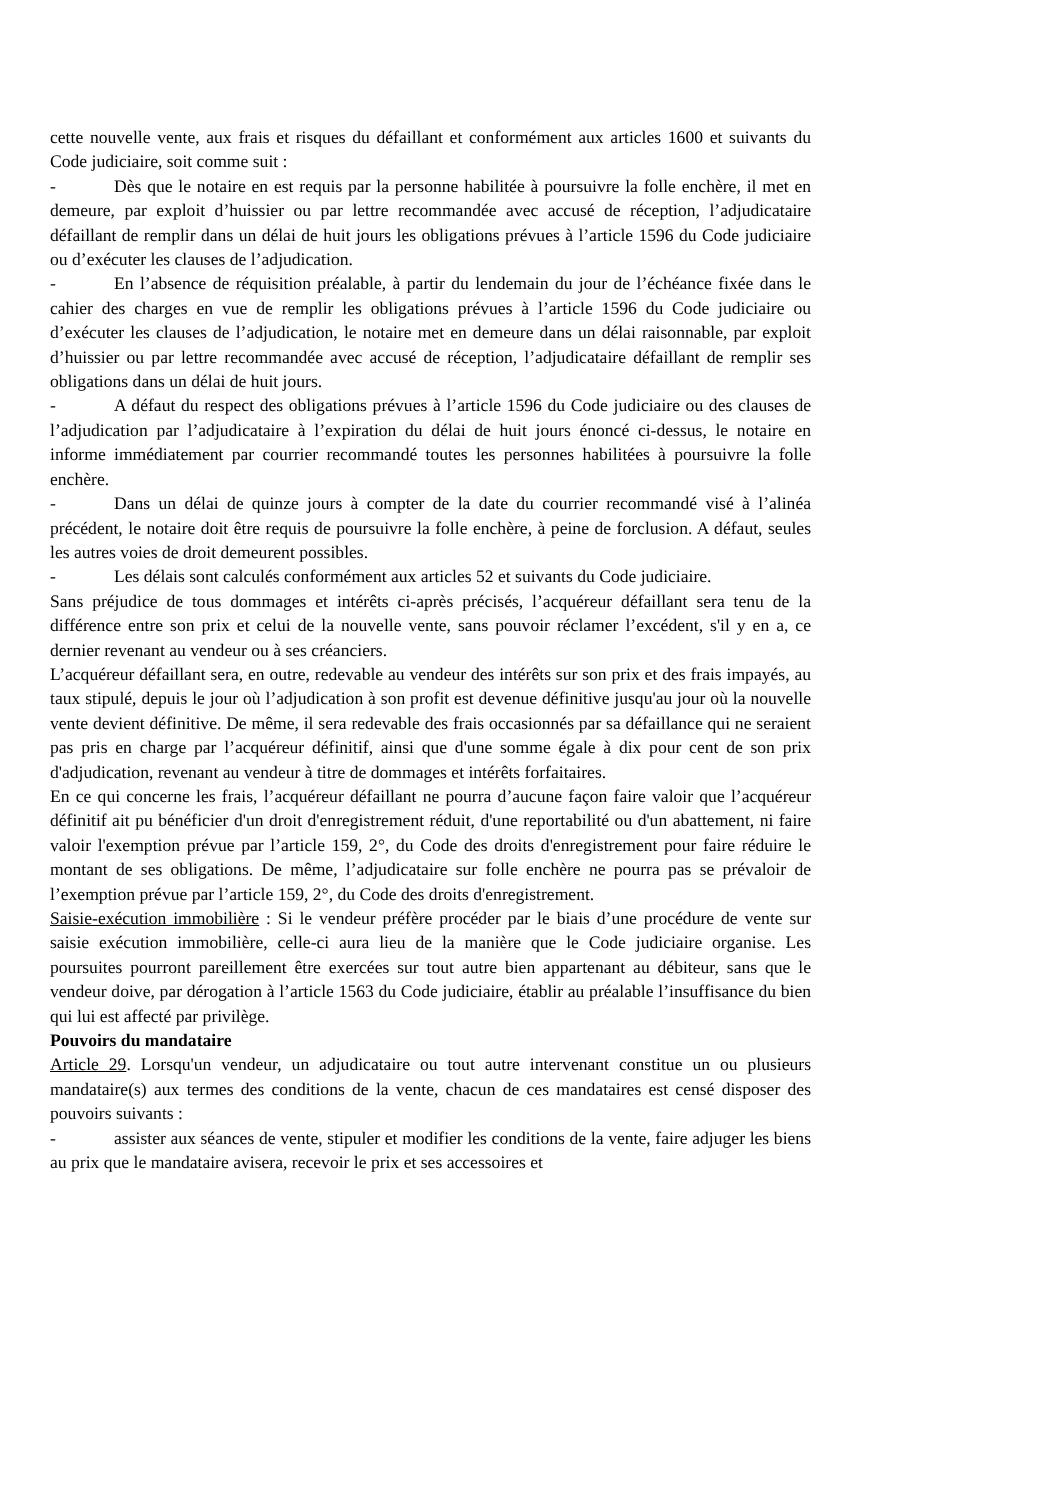cette nouvelle vente, aux frais et risques du défaillant et conformément aux articles 1600 et suivants du Code judiciaire, soit comme suit :
- Dès que le notaire en est requis par la personne habilitée à poursuivre la folle enchère, il met en demeure, par exploit d’huissier ou par lettre recommandée avec accusé de réception, l’adjudicataire défaillant de remplir dans un délai de huit jours les obligations prévues à l’article 1596 du Code judiciaire ou d’exécuter les clauses de l’adjudication.
- En l’absence de réquisition préalable, à partir du lendemain du jour de l’échéance fixée dans le cahier des charges en vue de remplir les obligations prévues à l’article 1596 du Code judiciaire ou d’exécuter les clauses de l’adjudication, le notaire met en demeure dans un délai raisonnable, par exploit d’huissier ou par lettre recommandée avec accusé de réception, l’adjudicataire défaillant de remplir ses obligations dans un délai de huit jours.
- A défaut du respect des obligations prévues à l’article 1596 du Code judiciaire ou des clauses de l’adjudication par l’adjudicataire à l’expiration du délai de huit jours énoncé ci-dessus, le notaire en informe immédiatement par courrier recommandé toutes les personnes habilitées à poursuivre la folle enchère.
- Dans un délai de quinze jours à compter de la date du courrier recommandé visé à l’alinéa précédent, le notaire doit être requis de poursuivre la folle enchère, à peine de forclusion. A défaut, seules les autres voies de droit demeurent possibles.
- Les délais sont calculés conformément aux articles 52 et suivants du Code judiciaire.
Sans préjudice de tous dommages et intérêts ci-après précisés, l’acquéreur défaillant sera tenu de la différence entre son prix et celui de la nouvelle vente, sans pouvoir réclamer l’excédent, s'il y en a, ce dernier revenant au vendeur ou à ses créanciers.
L’acquéreur défaillant sera, en outre, redevable au vendeur des intérêts sur son prix et des frais impayés, au taux stipulé, depuis le jour où l’adjudication à son profit est devenue définitive jusqu'au jour où la nouvelle vente devient définitive. De même, il sera redevable des frais occasionnés par sa défaillance qui ne seraient pas pris en charge par l’acquéreur définitif, ainsi que d'une somme égale à dix pour cent de son prix d'adjudication, revenant au vendeur à titre de dommages et intérêts forfaitaires.
En ce qui concerne les frais, l’acquéreur défaillant ne pourra d’aucune façon faire valoir que l’acquéreur définitif ait pu bénéficier d'un droit d'enregistrement réduit, d'une reportabilité ou d'un abattement, ni faire valoir l'exemption prévue par l’article 159, 2°, du Code des droits d'enregistrement pour faire réduire le montant de ses obligations. De même, l’adjudicataire sur folle enchère ne pourra pas se prévaloir de l’exemption prévue par l’article 159, 2°, du Code des droits d'enregistrement.
Saisie-exécution immobilière : Si le vendeur préfère procéder par le biais d’une procédure de vente sur saisie exécution immobilière, celle-ci aura lieu de la manière que le Code judiciaire organise. Les poursuites pourront pareillement être exercées sur tout autre bien appartenant au débiteur, sans que le vendeur doive, par dérogation à l’article 1563 du Code judiciaire, établir au préalable l’insuffisance du bien qui lui est affecté par privilège.
Pouvoirs du mandataire
Article 29. Lorsqu'un vendeur, un adjudicataire ou tout autre intervenant constitue un ou plusieurs mandataire(s) aux termes des conditions de la vente, chacun de ces mandataires est censé disposer des pouvoirs suivants :
- assister aux séances de vente, stipuler et modifier les conditions de la vente, faire adjuger les biens au prix que le mandataire avisera, recevoir le prix et ses accessoires et